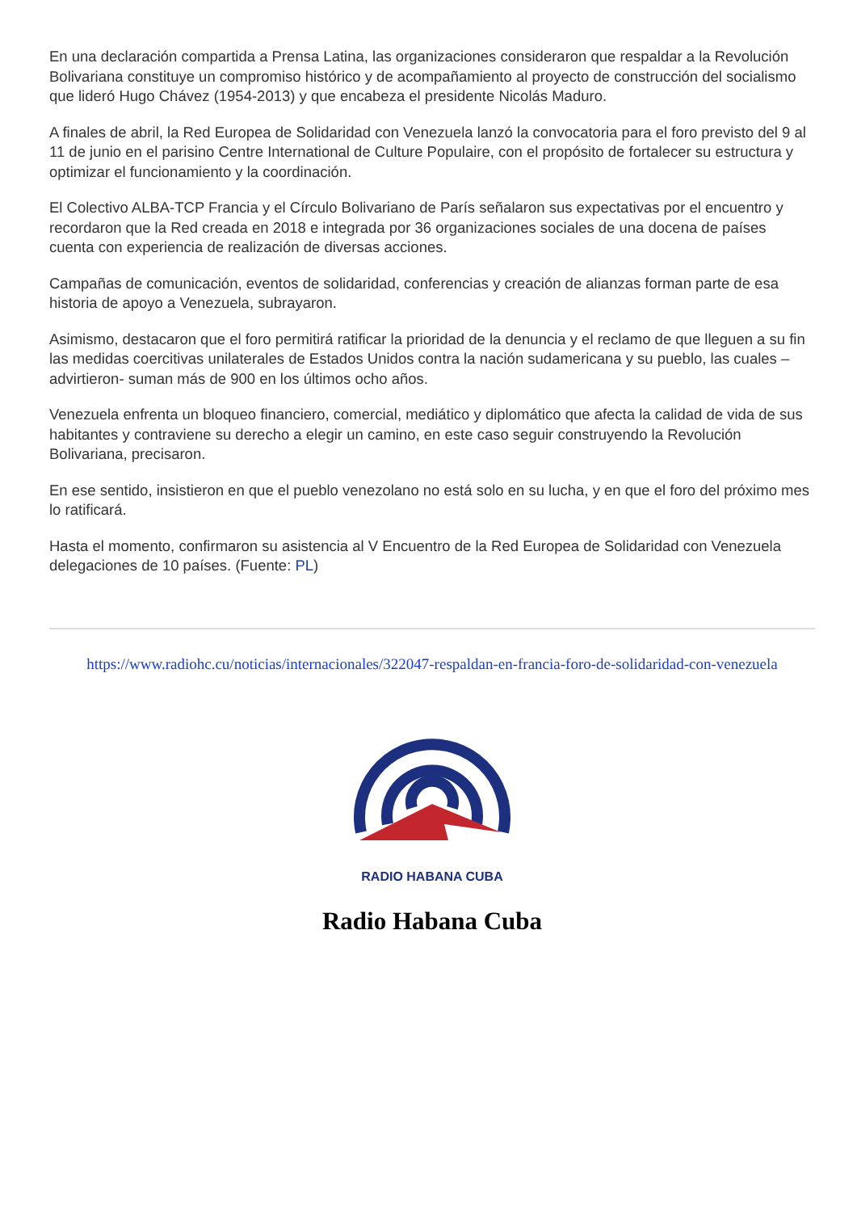En una declaración compartida a Prensa Latina, las organizaciones consideraron que respaldar a la Revolución Bolivariana constituye un compromiso histórico y de acompañamiento al proyecto de construcción del socialismo que lideró Hugo Chávez (1954-2013) y que encabeza el presidente Nicolás Maduro.
A finales de abril, la Red Europea de Solidaridad con Venezuela lanzó la convocatoria para el foro previsto del 9 al 11 de junio en el parisino Centre International de Culture Populaire, con el propósito de fortalecer su estructura y optimizar el funcionamiento y la coordinación.
El Colectivo ALBA-TCP Francia y el Círculo Bolivariano de París señalaron sus expectativas por el encuentro y recordaron que la Red creada en 2018 e integrada por 36 organizaciones sociales de una docena de países cuenta con experiencia de realización de diversas acciones.
Campañas de comunicación, eventos de solidaridad, conferencias y creación de alianzas forman parte de esa historia de apoyo a Venezuela, subrayaron.
Asimismo, destacaron que el foro permitirá ratificar la prioridad de la denuncia y el reclamo de que lleguen a su fin las medidas coercitivas unilaterales de Estados Unidos contra la nación sudamericana y su pueblo, las cuales –advirtieron- suman más de 900 en los últimos ocho años.
Venezuela enfrenta un bloqueo financiero, comercial, mediático y diplomático que afecta la calidad de vida de sus habitantes y contraviene su derecho a elegir un camino, en este caso seguir construyendo la Revolución Bolivariana, precisaron.
En ese sentido, insistieron en que el pueblo venezolano no está solo en su lucha, y en que el foro del próximo mes lo ratificará.
Hasta el momento, confirmaron su asistencia al V Encuentro de la Red Europea de Solidaridad con Venezuela delegaciones de 10 países. (Fuente: PL)
https://www.radiohc.cu/noticias/internacionales/322047-respaldan-en-francia-foro-de-solidaridad-con-venezuela
RADIO HABANA CUBA
Radio Habana Cuba